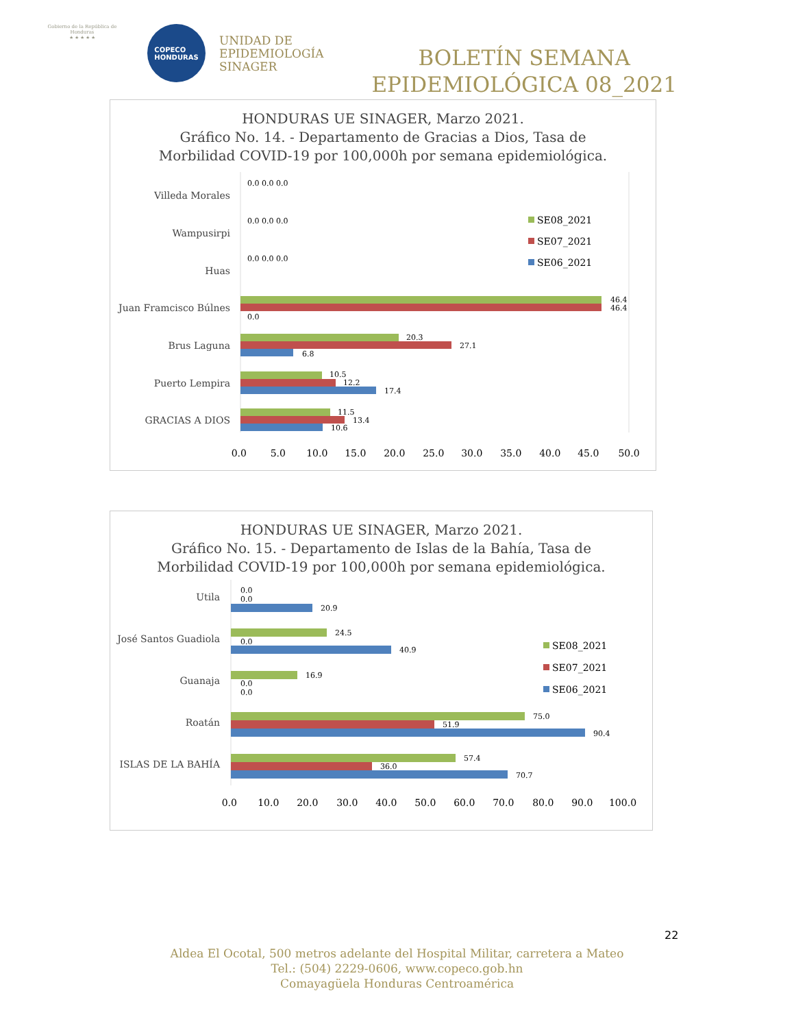Gobierno de la República de Honduras
★ ★ ★ ★ ★
COPECO
HONDURAS
UNIDAD DE
EPIDEMIOLOGÍA
SINAGER
BOLETÍN SEMANA
EPIDEMIOLÓGICA 08_2021
HONDURAS UE SINAGER, Marzo 2021.
Gráfico No. 14. - Departamento de Gracias a Dios, Tasa de
Morbilidad COVID-19 por 100,000h por semana epidemiológica.
Villeda Morales
Wampusirpi
Huas
Juan Framcisco Búlnes
Brus Laguna
Puerto Lempira
GRACIAS A DIOS
46.4
46.4
0.0
20.3
27.1
6.8
10.5
12.2
17.4
11.5
13.4
10.6
0.0 0.0 0.0
0.0 0.0 0.0
0.0 0.0 0.0
SE08_2021
SE07_2021
SE06_2021
0.0 5.0 10.0 15.0 20.0 25.0 30.0 35.0 40.0 45.0 50.0
HONDURAS UE SINAGER, Marzo 2021.
Gráfico No. 15. - Departamento de Islas de la Bahía, Tasa de
Morbilidad COVID-19 por 100,000h por semana epidemiológica.
Utila
José Santos Guadiola
Guanaja
Roatán
ISLAS DE LA BAHÍA
0.0
0.0
20.9
24.5
0.0
40.9
16.9
0.0
0.0
75.0
51.9
90.4
57.4
36.0
70.7
SE08_2021
SE07_2021
SE06_2021
0.0 10.0 20.0 30.0 40.0 50.0 60.0 70.0 80.0 90.0 100.0
22
Aldea El Ocotal, 500 metros adelante del Hospital Militar, carretera a Mateo
Tel.: (504) 2229-0606, www.copeco.gob.hn
Comayagüela Honduras Centroamérica